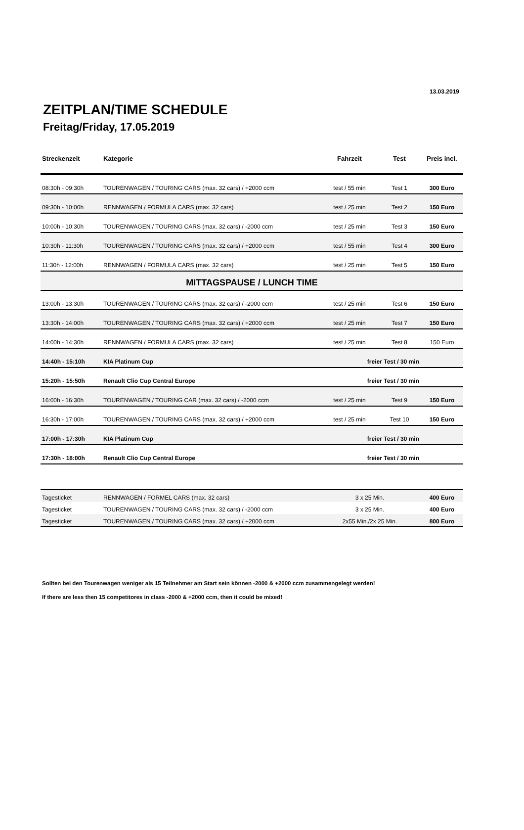13.03.2019
ZEITPLAN/TIME SCHEDULE
Freitag/Friday, 17.05.2019
| Streckenzeit | Kategorie | Fahrzeit | Test | Preis incl. |
| --- | --- | --- | --- | --- |
| 08:30h - 09:30h | TOURENWAGEN / TOURING CARS (max. 32 cars) / +2000 ccm | test / 55 min | Test 1 | 300 Euro |
| 09:30h - 10:00h | RENNWAGEN / FORMULA CARS (max. 32 cars) | test / 25 min | Test 2 | 150 Euro |
| 10:00h - 10:30h | TOURENWAGEN / TOURING CARS (max. 32 cars) / -2000 ccm | test / 25 min | Test 3 | 150 Euro |
| 10:30h - 11:30h | TOURENWAGEN / TOURING CARS (max. 32 cars) / +2000 ccm | test / 55 min | Test 4 | 300 Euro |
| 11:30h - 12:00h | RENNWAGEN / FORMULA CARS (max. 32 cars) | test / 25 min | Test 5 | 150 Euro |
| MITTAGSPAUSE / LUNCH TIME | | | | |
| 13:00h - 13:30h | TOURENWAGEN / TOURING CARS (max. 32 cars) / -2000 ccm | test / 25 min | Test 6 | 150 Euro |
| 13:30h - 14:00h | TOURENWAGEN / TOURING CARS (max. 32 cars) / +2000 ccm | test / 25 min | Test 7 | 150 Euro |
| 14:00h - 14:30h | RENNWAGEN / FORMULA CARS (max. 32 cars) | test / 25 min | Test 8 | 150 Euro |
| 14:40h - 15:10h | KIA Platinum Cup | freier Test / 30 min | | |
| 15:20h - 15:50h | Renault Clio Cup Central Europe | freier Test / 30 min | | |
| 16:00h - 16:30h | TOURENWAGEN / TOURING CAR (max. 32 cars) / -2000 ccm | test / 25 min | Test 9 | 150 Euro |
| 16:30h - 17:00h | TOURENWAGEN / TOURING CARS (max. 32 cars) / +2000 ccm | test / 25 min | Test 10 | 150 Euro |
| 17:00h - 17:30h | KIA Platinum Cup | freier Test / 30 min | | |
| 17:30h - 18:00h | Renault Clio Cup Central Europe | freier Test / 30 min | | |
| Tagesticket | RENNWAGEN / FORMEL CARS (max. 32 cars) | 3 x 25 Min. | 400 Euro |
| Tagesticket | TOURENWAGEN / TOURING CARS (max. 32 cars) / -2000 ccm | 3 x 25 Min. | 400 Euro |
| Tagesticket | TOURENWAGEN / TOURING CARS (max. 32 cars) / +2000 ccm | 2x55 Min./2x 25 Min. | 800 Euro |
Sollten bei den Tourenwagen weniger als 15 Teilnehmer am Start sein können -2000 & +2000 ccm zusammengelegt werden!
If there are less then 15 competitores in class -2000 & +2000 ccm, then it could be mixed!